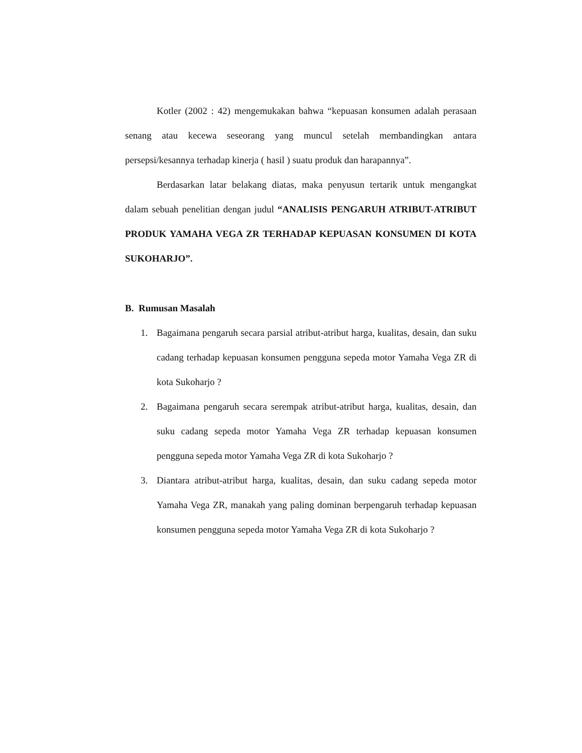Kotler (2002 : 42) mengemukakan bahwa “kepuasan konsumen adalah perasaan senang atau kecewa seseorang yang muncul setelah membandingkan antara persepsi/kesannya terhadap kinerja ( hasil ) suatu produk dan harapannya”.
Berdasarkan latar belakang diatas, maka penyusun tertarik untuk mengangkat dalam sebuah penelitian dengan judul “ANALISIS PENGARUH ATRIBUT-ATRIBUT PRODUK YAMAHA VEGA ZR TERHADAP KEPUASAN KONSUMEN DI KOTA SUKOHARJO”.
B. Rumusan Masalah
1. Bagaimana pengaruh secara parsial atribut-atribut harga, kualitas, desain, dan suku cadang terhadap kepuasan konsumen pengguna sepeda motor Yamaha Vega ZR di kota Sukoharjo ?
2. Bagaimana pengaruh secara serempak atribut-atribut harga, kualitas, desain, dan suku cadang sepeda motor Yamaha Vega ZR terhadap kepuasan konsumen pengguna sepeda motor Yamaha Vega ZR di kota Sukoharjo ?
3. Diantara atribut-atribut harga, kualitas, desain, dan suku cadang sepeda motor Yamaha Vega ZR, manakah yang paling dominan berpengaruh terhadap kepuasan konsumen pengguna sepeda motor Yamaha Vega ZR di kota Sukoharjo ?